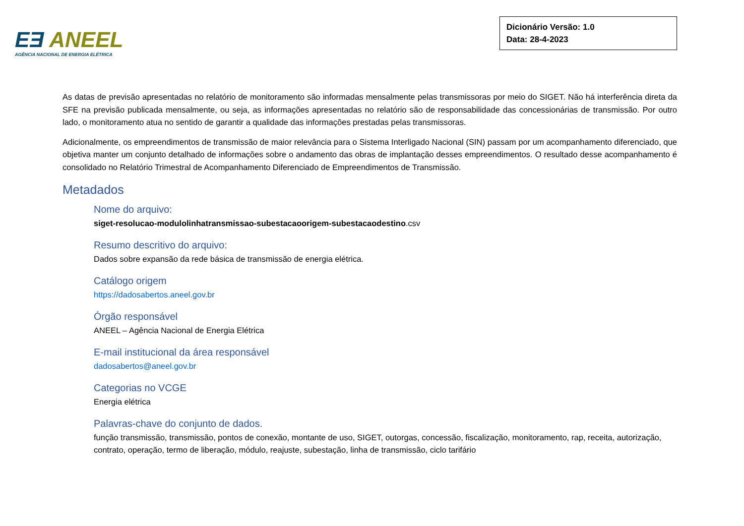EƎ ANEEL
AGÊNCIA NACIONAL DE ENERGIA ELÉTRICA
Dicionário Versão: 1.0
Data: 28-4-2023
As datas de previsão apresentadas no relatório de monitoramento são informadas mensalmente pelas transmissoras por meio do SIGET. Não há interferência direta da SFE na previsão publicada mensalmente, ou seja, as informações apresentadas no relatório são de responsabilidade das concessionárias de transmissão. Por outro lado, o monitoramento atua no sentido de garantir a qualidade das informações prestadas pelas transmissoras.
Adicionalmente, os empreendimentos de transmissão de maior relevância para o Sistema Interligado Nacional (SIN) passam por um acompanhamento diferenciado, que objetiva manter um conjunto detalhado de informações sobre o andamento das obras de implantação desses empreendimentos. O resultado desse acompanhamento é consolidado no Relatório Trimestral de Acompanhamento Diferenciado de Empreendimentos de Transmissão.
Metadados
Nome do arquivo:
siget-resolucao-modulolinhatransmissao-subestacaoorigem-subestacaodestino.csv
Resumo descritivo do arquivo:
Dados sobre expansão da rede básica de transmissão de energia elétrica.
Catálogo origem
https://dadosabertos.aneel.gov.br
Órgão responsável
ANEEL – Agência Nacional de Energia Elétrica
E-mail institucional da área responsável
dadosabertos@aneel.gov.br
Categorias no VCGE
Energia elétrica
Palavras-chave do conjunto de dados.
função transmissão, transmissão, pontos de conexão, montante de uso, SIGET, outorgas, concessão, fiscalização, monitoramento, rap, receita, autorização, contrato, operação, termo de liberação, módulo, reajuste, subestação, linha de transmissão, ciclo tarifário